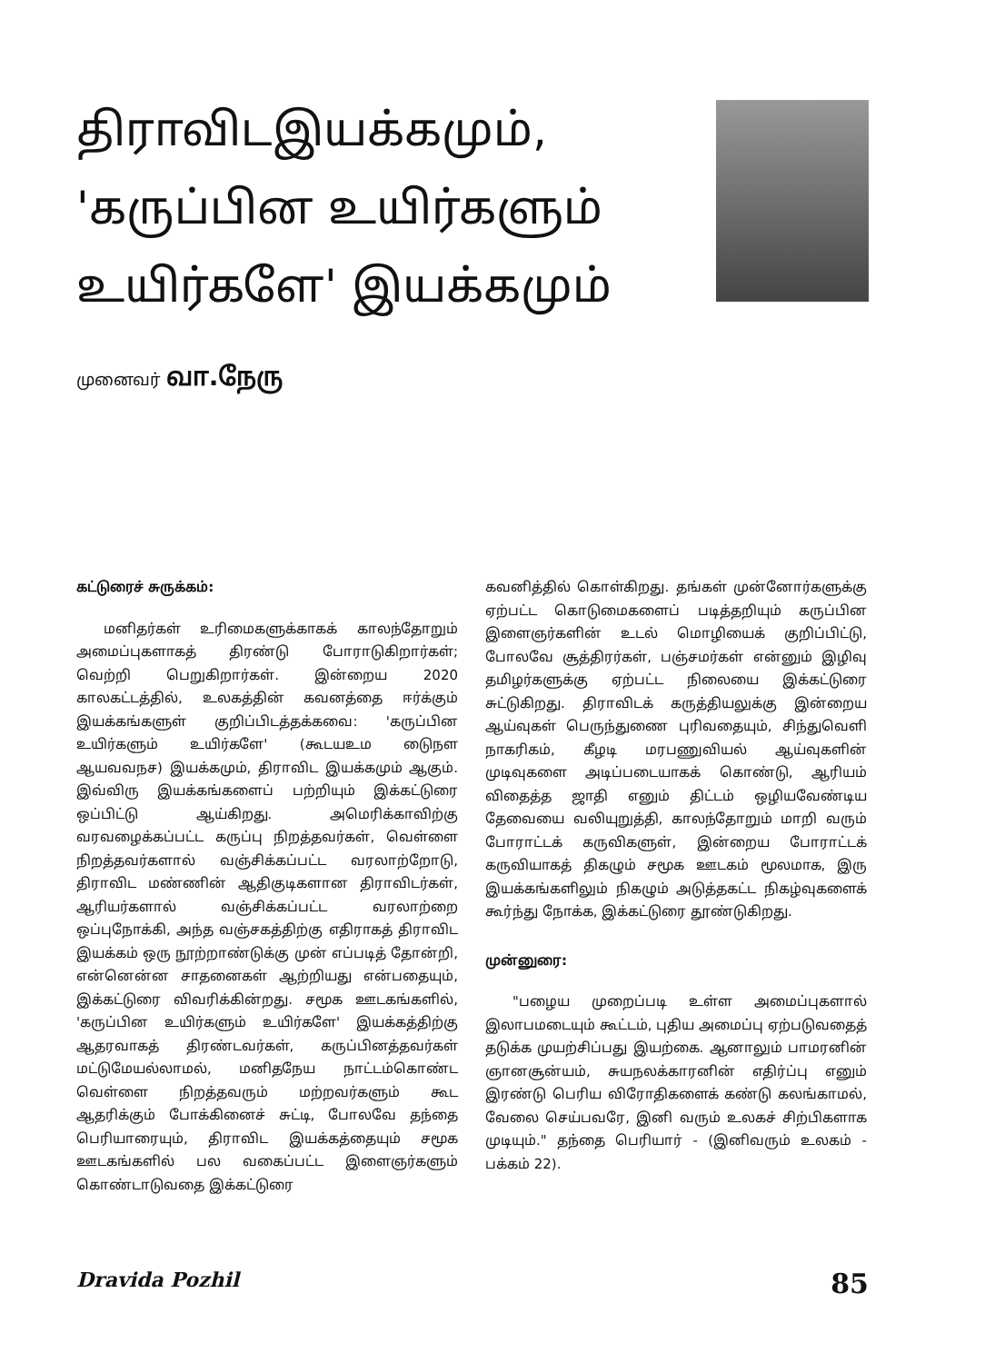திராவிடஇயக்கமும்,
'கருப்பின உயிர்களும்
உயிர்களே' இயக்கமும்
முனைவர் வா.நேரு
கட்டுரைச் சுருக்கம்:
மனிதர்கள் உரிமைகளுக்காகக் காலந்தோறும் அமைப்புகளாகத் திரண்டு போராடுகிறார்கள்; வெற்றி பெறுகிறார்கள். இன்றைய 2020 காலகட்டத்தில், உலகத்தின் கவனத்தை ஈர்க்கும் இயக்கங்களுள் குறிப்பிடத்தக்கவை: 'கருப்பின உயிர்களும் உயிர்களே' (கூடயஉம டுைநள ஆயவவநச) இயக்கமும், திராவிட இயக்கமும் ஆகும். இவ்விரு இயக்கங்களைப் பற்றியும் இக்கட்டுரை ஒப்பிட்டு ஆய்கிறது. அமெரிக்காவிற்கு வரவழைக்கப்பட்ட கருப்பு நிறத்தவர்கள், வெள்ளை நிறத்தவர்களால் வஞ்சிக்கப்பட்ட வரலாற்றோடு, திராவிட மண்ணின் ஆதிகுடிகளான திராவிடர்கள், ஆரியர்களால் வஞ்சிக்கப்பட்ட வரலாற்றை ஒப்புநோக்கி, அந்த வஞ்சகத்திற்கு எதிராகத் திராவிட இயக்கம் ஒரு நூற்றாண்டுக்கு முன் எப்படித் தோன்றி, என்னென்ன சாதனைகள் ஆற்றியது என்பதையும், இக்கட்டுரை விவரிக்கின்றது. சமூக ஊடகங்களில், 'கருப்பின உயிர்களும் உயிர்களே' இயக்கத்திற்கு ஆதரவாகத் திரண்டவர்கள், கருப்பினத்தவர்கள் மட்டுமேயல்லாமல், மனிதநேய நாட்டம்கொண்ட வெள்ளை நிறத்தவரும் மற்றவர்களும் கூட ஆதரிக்கும் போக்கினைச் சுட்டி, போலவே தந்தை பெரியாரையும், திராவிட இயக்கத்தையும் சமூக ஊடகங்களில் பல வகைப்பட்ட இளைஞர்களும் கொண்டாடுவதை இக்கட்டுரை
கவனித்தில் கொள்கிறது. தங்கள் முன்னோர்களுக்கு ஏற்பட்ட கொடுமைகளைப் படித்தறியும் கருப்பின இளைஞர்களின் உடல் மொழியைக் குறிப்பிட்டு, போலவே சூத்திரர்கள், பஞ்சமர்கள் என்னும் இழிவு தமிழர்களுக்கு ஏற்பட்ட நிலையை இக்கட்டுரை சுட்டுகிறது. திராவிடக் கருத்தியலுக்கு இன்றைய ஆய்வுகள் பெருந்துணை புரிவதையும், சிந்துவெளி நாகரிகம், கீழடி மரபணுவியல் ஆய்வுகளின் முடிவுகளை அடிப்படையாகக் கொண்டு, ஆரியம் விதைத்த ஜாதி எனும் திட்டம் ஒழியவேண்டிய தேவையை வலியுறுத்தி, காலந்தோறும் மாறி வரும் போராட்டக் கருவிகளுள், இன்றைய போராட்டக் கருவியாகத் திகழும் சமூக ஊடகம் மூலமாக, இரு இயக்கங்களிலும் நிகழும் அடுத்தகட்ட நிகழ்வுகளைக் கூர்ந்து நோக்க, இக்கட்டுரை தூண்டுகிறது.
முன்னுரை:
"பழைய முறைப்படி உள்ள அமைப்புகளால் இலாபமடையும் கூட்டம், புதிய அமைப்பு ஏற்படுவதைத் தடுக்க முயற்சிப்பது இயற்கை. ஆனாலும் பாமரனின் ஞானசூன்யம், சுயநலக்காரனின் எதிர்ப்பு எனும் இரண்டு பெரிய விரோதிகளைக் கண்டு கலங்காமல், வேலை செய்பவரே, இனி வரும் உலகச் சிற்பிகளாக முடியும்." தந்தை பெரியார் - (இனிவரும் உலகம் - பக்கம் 22).
Dravida Pozhil 85